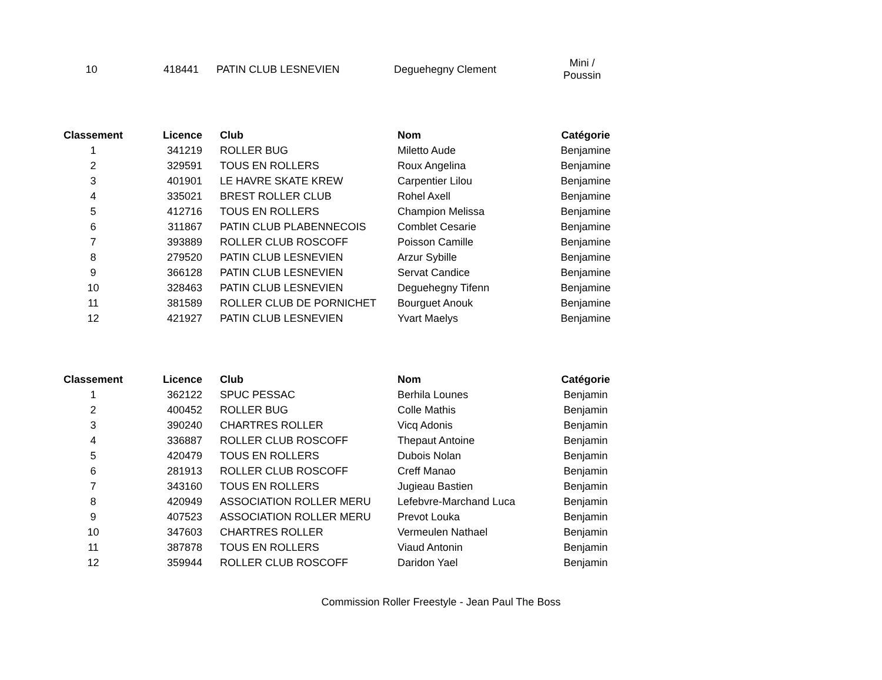| 10 | 418441 | PATIN CLUB LESNEVIEN | Deguehegny Clement | Mini / Poussin |
| Classement | Licence | Club | Nom | Catégorie |
| --- | --- | --- | --- | --- |
| 1 | 341219 | ROLLER BUG | Miletto Aude | Benjamine |
| 2 | 329591 | TOUS EN ROLLERS | Roux Angelina | Benjamine |
| 3 | 401901 | LE HAVRE SKATE KREW | Carpentier Lilou | Benjamine |
| 4 | 335021 | BREST ROLLER CLUB | Rohel Axell | Benjamine |
| 5 | 412716 | TOUS EN ROLLERS | Champion Melissa | Benjamine |
| 6 | 311867 | PATIN CLUB PLABENNECOIS | Comblet Cesarie | Benjamine |
| 7 | 393889 | ROLLER CLUB ROSCOFF | Poisson Camille | Benjamine |
| 8 | 279520 | PATIN CLUB LESNEVIEN | Arzur Sybille | Benjamine |
| 9 | 366128 | PATIN CLUB LESNEVIEN | Servat Candice | Benjamine |
| 10 | 328463 | PATIN CLUB LESNEVIEN | Deguehegny Tifenn | Benjamine |
| 11 | 381589 | ROLLER CLUB DE PORNICHET | Bourguet Anouk | Benjamine |
| 12 | 421927 | PATIN CLUB LESNEVIEN | Yvart Maelys | Benjamine |
| Classement | Licence | Club | Nom | Catégorie |
| --- | --- | --- | --- | --- |
| 1 | 362122 | SPUC PESSAC | Berhila Lounes | Benjamin |
| 2 | 400452 | ROLLER BUG | Colle Mathis | Benjamin |
| 3 | 390240 | CHARTRES ROLLER | Vicq Adonis | Benjamin |
| 4 | 336887 | ROLLER CLUB ROSCOFF | Thepaut Antoine | Benjamin |
| 5 | 420479 | TOUS EN ROLLERS | Dubois Nolan | Benjamin |
| 6 | 281913 | ROLLER CLUB ROSCOFF | Creff Manao | Benjamin |
| 7 | 343160 | TOUS EN ROLLERS | Jugieau Bastien | Benjamin |
| 8 | 420949 | ASSOCIATION ROLLER MERU | Lefebvre-Marchand Luca | Benjamin |
| 9 | 407523 | ASSOCIATION ROLLER MERU | Prevot Louka | Benjamin |
| 10 | 347603 | CHARTRES ROLLER | Vermeulen Nathael | Benjamin |
| 11 | 387878 | TOUS EN ROLLERS | Viaud Antonin | Benjamin |
| 12 | 359944 | ROLLER CLUB ROSCOFF | Daridon Yael | Benjamin |
Commission Roller Freestyle - Jean Paul The Boss